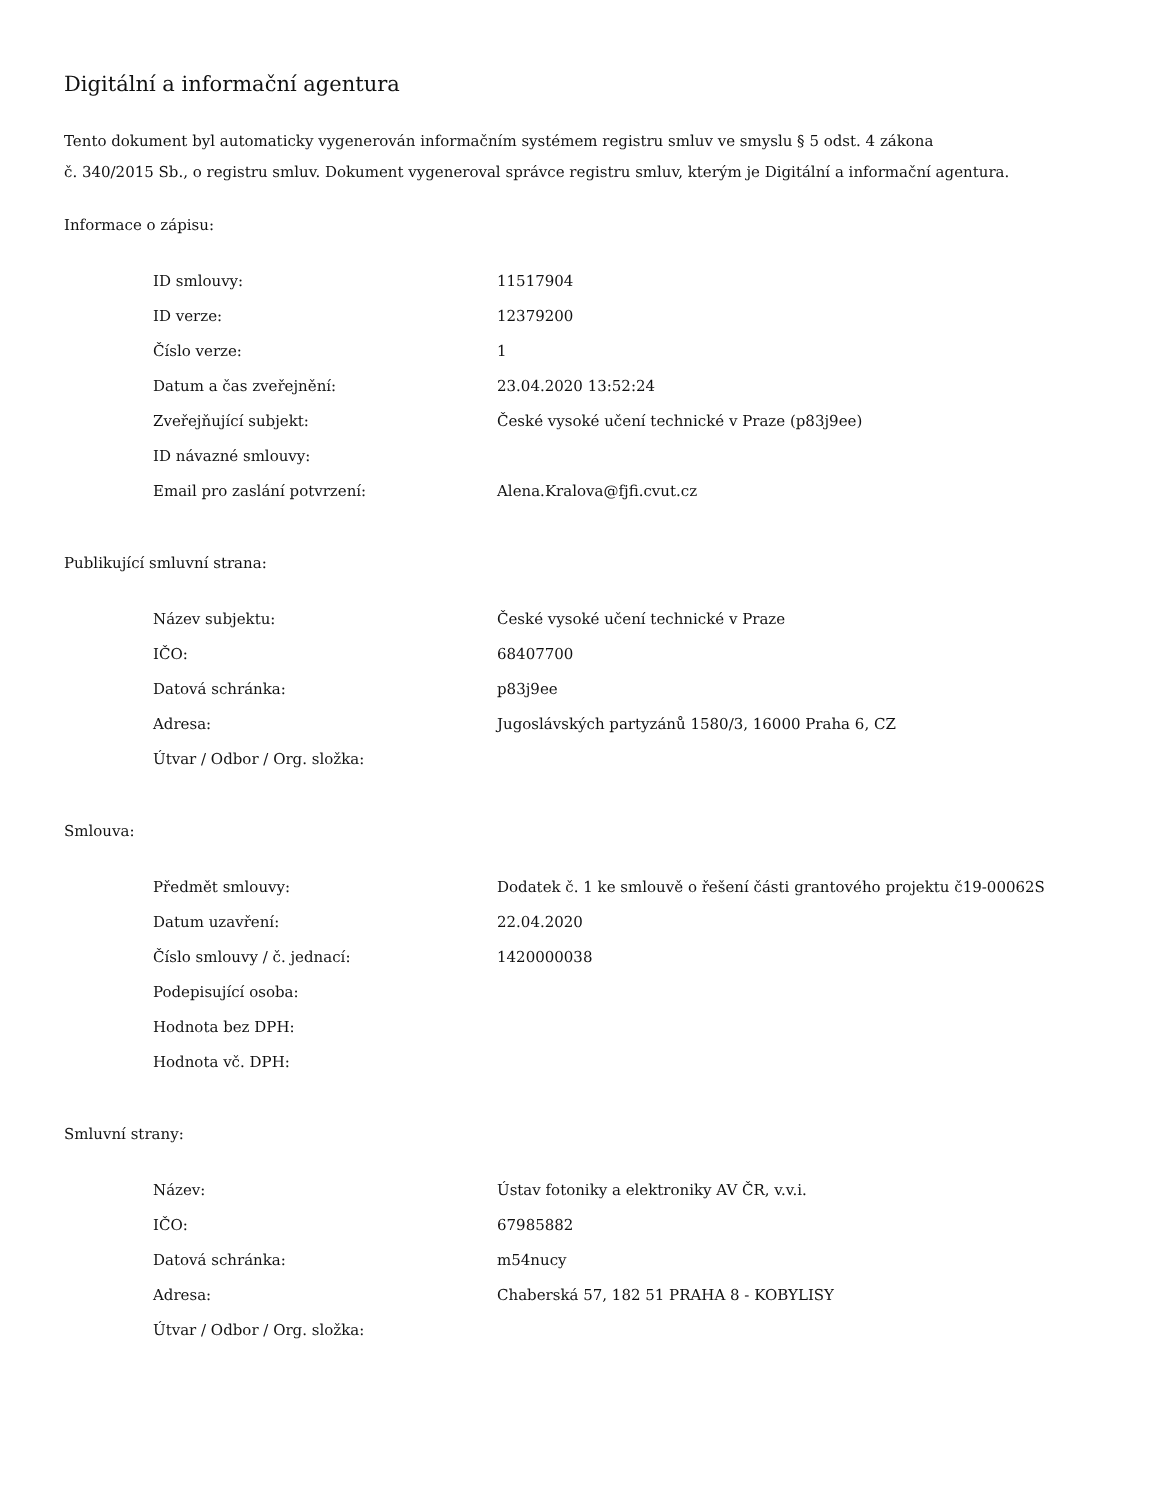Digitální a informační agentura
Tento dokument byl automaticky vygenerován informačním systémem registru smluv ve smyslu § 5 odst. 4 zákona
č. 340/2015 Sb., o registru smluv. Dokument vygeneroval správce registru smluv, kterým je Digitální a informační agentura.
Informace o zápisu:
| ID smlouvy: | 11517904 |
| ID verze: | 12379200 |
| Číslo verze: | 1 |
| Datum a čas zveřejnění: | 23.04.2020 13:52:24 |
| Zveřejňující subjekt: | České vysoké učení technické v Praze (p83j9ee) |
| ID návazné smlouvy: | |
| Email pro zaslání potvrzení: | Alena.Kralova@fjfi.cvut.cz |
Publikující smluvní strana:
| Název subjektu: | České vysoké učení technické v Praze |
| IČO: | 68407700 |
| Datová schránka: | p83j9ee |
| Adresa: | Jugoslávských partyzánů 1580/3, 16000 Praha 6, CZ |
| Útvar / Odbor / Org. složka: | |
Smlouva:
| Předmět smlouvy: | Dodatek č. 1 ke smlouvě o řešení části grantového projektu č19-00062S |
| Datum uzavření: | 22.04.2020 |
| Číslo smlouvy / č. jednací: | 1420000038 |
| Podepisující osoba: | |
| Hodnota bez DPH: | |
| Hodnota vč. DPH: | |
Smluvní strany:
| Název: | Ústav fotoniky a elektroniky AV ČR, v.v.i. |
| IČO: | 67985882 |
| Datová schránka: | m54nucy |
| Adresa: | Chaberská 57, 182 51 PRAHA 8 - KOBYLISY |
| Útvar / Odbor / Org. složka: | |